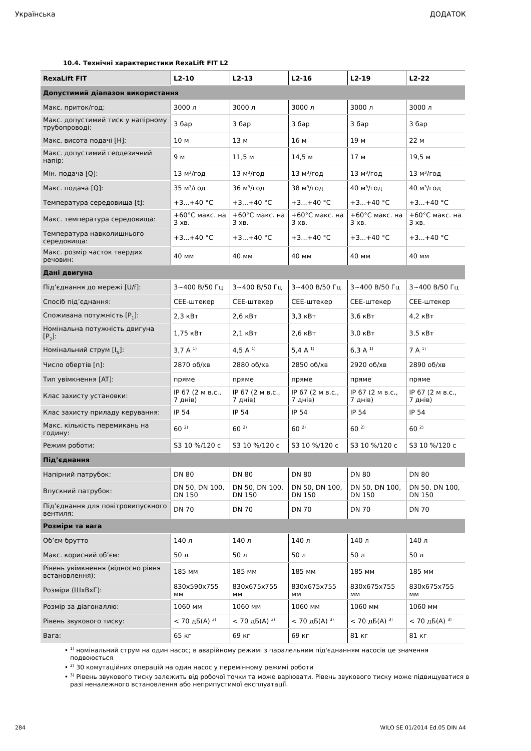Українська ДОДАТОК
10.4. Технічні характеристики RexaLift FIT L2
| RexaLift FIT | L2-10 | L2-13 | L2-16 | L2-19 | L2-22 |
| --- | --- | --- | --- | --- | --- |
| Допустимий діапазон використання | | | | | |
| Макс. приток/год: | 3000 л | 3000 л | 3000 л | 3000 л | 3000 л |
| Макс. допустимий тиск у напірному трубопроводі: | 3 бар | 3 бар | 3 бар | 3 бар | 3 бар |
| Макс. висота подачі [H]: | 10 м | 13 м | 16 м | 19 м | 22 м |
| Макс. допустимий геодезичний напір: | 9 м | 11,5 м | 14,5 м | 17 м | 19,5 м |
| Мін. подача [Q]: | 13 м³/год | 13 м³/год | 13 м³/год | 13 м³/год | 13 м³/год |
| Макс. подача [Q]: | 35 м³/год | 36 м³/год | 38 м³/год | 40 м³/год | 40 м³/год |
| Температура середовища [t]: | +3...+40 °C | +3...+40 °C | +3...+40 °C | +3...+40 °C | +3...+40 °C |
| Макс. температура середовища: | +60°C макс. на 3 хв. | +60°C макс. на 3 хв. | +60°C макс. на 3 хв. | +60°C макс. на 3 хв. | +60°C макс. на 3 хв. |
| Температура навколишнього середовища: | +3...+40 °C | +3...+40 °C | +3...+40 °C | +3...+40 °C | +3...+40 °C |
| Макс. розмір часток твердих речовин: | 40 мм | 40 мм | 40 мм | 40 мм | 40 мм |
| Дані двигуна | | | | | |
| Під’єднання до мережі [U/f]: | 3~400 В/50 Гц | 3~400 В/50 Гц | 3~400 В/50 Гц | 3~400 В/50 Гц | 3~400 В/50 Гц |
| Спосіб під’єднання: | CEE-штекер | CEE-штекер | CEE-штекер | CEE-штекер | CEE-штекер |
| Споживана потужність [P<sub>1</sub>]: | 2,3 кВт | 2,6 кВт | 3,3 кВт | 3,6 кВт | 4,2 кВт |
| Номінальна потужність двигуна [P<sub>2</sub>]: | 1,75 кВт | 2,1 кВт | 2,6 кВт | 3,0 кВт | 3,5 кВт |
| Номінальний струм [I<sub>N</sub>]: | 3,7 A <sup>1)</sup> | 4,5 A <sup>1)</sup> | 5,4 A <sup>1)</sup> | 6,3 A <sup>1)</sup> | 7 A <sup>1)</sup> |
| Число обертів [n]: | 2870 об/хв | 2880 об/хв | 2850 об/хв | 2920 об/хв | 2890 об/хв |
| Тип увімкнення [AT]: | пряме | пряме | пряме | пряме | пряме |
| Клас захисту установки: | IP 67 (2 м в.с., 7 днів) | IP 67 (2 м в.с., 7 днів) | IP 67 (2 м в.с., 7 днів) | IP 67 (2 м в.с., 7 днів) | IP 67 (2 м в.с., 7 днів) |
| Клас захисту приладу керування: | IP 54 | IP 54 | IP 54 | IP 54 | IP 54 |
| Макс. кількість перемикань на годину: | 60 <sup>2)</sup> | 60 <sup>2)</sup> | 60 <sup>2)</sup> | 60 <sup>2)</sup> | 60 <sup>2)</sup> |
| Режим роботи: | S3 10 %/120 с | S3 10 %/120 с | S3 10 %/120 с | S3 10 %/120 с | S3 10 %/120 с |
| Під’єднання | | | | | |
| Напірний патрубок: | DN 80 | DN 80 | DN 80 | DN 80 | DN 80 |
| Впускний патрубок: | DN 50, DN 100, DN 150 | DN 50, DN 100, DN 150 | DN 50, DN 100, DN 150 | DN 50, DN 100, DN 150 | DN 50, DN 100, DN 150 |
| Під’єднання для повітровипускного вентиля: | DN 70 | DN 70 | DN 70 | DN 70 | DN 70 |
| Розміри та вага | | | | | |
| Об’єм брутто | 140 л | 140 л | 140 л | 140 л | 140 л |
| Макс. корисний об’єм: | 50 л | 50 л | 50 л | 50 л | 50 л |
| Рівень увімкнення (відносно рівня встановлення): | 185 мм | 185 мм | 185 мм | 185 мм | 185 мм |
| Розміри (ШxВxГ): | 830x590x755 мм | 830x675x755 мм | 830x675x755 мм | 830x675x755 мм | 830x675x755 мм |
| Розмір за діагоналлю: | 1060 мм | 1060 мм | 1060 мм | 1060 мм | 1060 мм |
| Рівень звукового тиску: | < 70 дБ(A) <sup>3)</sup> | < 70 дБ(A) <sup>3)</sup> | < 70 дБ(A) <sup>3)</sup> | < 70 дБ(A) <sup>3)</sup> | < 70 дБ(A) <sup>3)</sup> |
| Вага: | 65 кг | 69 кг | 69 кг | 81 кг | 81 кг |
<sup>1)</sup> номінальний струм на один насос; в аварійному режимі з паралельним під'єднанням насосів це значення подвоюється
<sup>2)</sup> 30 комутаційних операцій на один насос у перемінному режимі роботи
<sup>3)</sup> Рівень звукового тиску залежить від робочої точки та може варіювати. Рівень звукового тиску може підвищуватися в разі неналежного встановлення або неприпустимої експлуатації.
284 WILO SE 01/2014 Ed.05 DIN A4